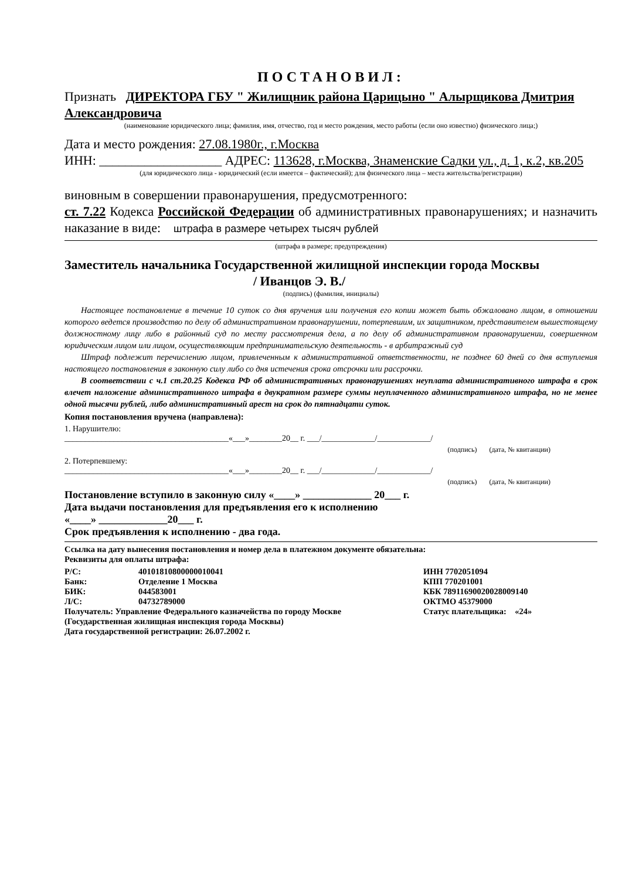ПОСТАНОВИЛ:
Признать ДИРЕКТОРА ГБУ " Жилищник района Царицыно " Алырщикова Дмитрия Александровича
(наименование юридического лица; фамилия, имя, отчество, год и место рождения, место работы (если оно известно) физического лица;)
Дата и место рождения: 27.08.1980г., г.Москва
ИНН: ___________________ АДРЕС: 113628, г.Москва, Знаменские Садки ул., д. 1, к.2, кв.205
(для юридического лица - юридический (если имеется – фактический); для физического лица – места жительства/регистрации)
виновным в совершении правонарушения, предусмотренного:
ст. 7.22 Кодекса Российской Федерации об административных правонарушениях; и назначить наказание в виде: штрафа в размере четырех тысяч рублей
(штрафа в размере; предупреждения)
Заместитель начальника Государственной жилищной инспекции города Москвы
/ Иванцов Э. В./
(подпись) (фамилия, инициалы)
Настоящее постановление в течение 10 суток со дня вручения или получения его копии может быть обжаловано лицом, в отношении которого ведется производство по делу об административном правонарушении, потерпевшим, их защитником, представителем вышестоящему должностному лицу либо в районный суд по месту рассмотрения дела, а по делу об административном правонарушении, совершенном юридическим лицом или лицом, осуществляющим предпринимательскую деятельность - в арбитражный суд
Штраф подлежит перечислению лицом, привлеченным к административной ответственности, не позднее 60 дней со дня вступления настоящего постановления в законную силу либо со дня истечения срока отсрочки или рассрочки.
В соответствии с ч.1 ст.20.25 Кодекса РФ об административных правонарушениях неуплата административного штрафа в срок влечет наложение административного штрафа в двукратном размере суммы неуплаченного административного штрафа, но не менее одной тысячи рублей, либо административный арест на срок до пятнадцати суток.
Копия постановления вручена (направлена):
1. Нарушителю:
________________________________________«___»________20__ г. ___/_____________/_____________/
(подпись) (дата, № квитанции)
2. Потерпевшему:
________________________________________«___»________20__ г. ___/_____________/_____________/
(подпись) (дата, № квитанции)
Постановление вступило в законную силу «____» _____________ 20___ г.
Дата выдачи постановления для предъявления его к исполнению
«____» _____________20___ г.
Срок предъявления к исполнению - два года.
Ссылка на дату вынесения постановления и номер дела в платежном документе обязательна:
Реквизиты для оплаты штрафа:
| Р/С: | 40101810800000010041 | ИНН 7702051094 |
| Банк: | Отделение 1 Москва | КПП 770201001 |
| БИК: | 044583001 | КБК 78911690020028009140 |
| Л/С: | 04732789000 | ОКТМО 45379000 |
| Получатель: Управление Федерального казначейства по городу Москве | | Статус плательщика: «24» |
| (Государственная жилищная инспекция города Москвы) | | |
| Дата государственной регистрации: 26.07.2002 г. | | |